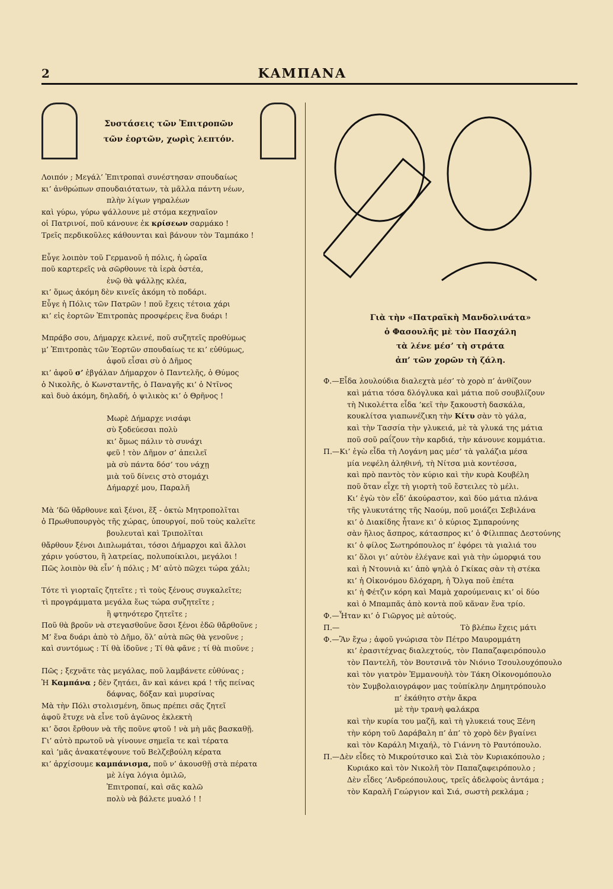2 ΚΑΜΠΑΝΑ
Συστάσεις τῶν Ἐπιτροπῶν
τῶν ἑορτῶν, χωρὶς λεπτόν.
Λοιπόν ; Μεγάλ’ Ἐπιτροπαὶ συνέστησαν σπουδαίως
κι’ ἀνθρώπων σπουδαιότατων, τὰ μᾶλλα πάντη νέων,
πλὴν λίγων γηραλέων
καὶ γύρω, γύρω ψάλλουνε μὲ στόμα κεχηναῖον
οἱ Πατρινοί, ποῦ κάνουνε ἐκ κρίσεων σαρμάκο !
Τρεῖς περδικοῦλες κάθουνται καὶ βάνουν τὸν Ταμπάκο !
Εὖγε λοιπὸν τοῦ Γερμανοῦ ἡ πόλις, ἡ ὡραῖα
ποῦ καρτερεῖς νὰ σῶρθουνε τὰ ἱερὰ ὀστέα,
ἐνῷ θὰ ψάλλῃς κλέα,
κι’ ὅμως ἀκόμη δὲν κινεῖς ἀκόμη τὸ ποδάρι.
Εὖγε ἡ Πόλις τῶν Πατρῶν ! ποῦ ἔχεις τέτοια χάρι
κι’ εἰς ἑορτῶν Ἐπιτροπὰς προσφέρεις ἕνα δυάρι !
Μπράβο σου, Δήμαρχε κλεινέ, ποῦ συζητεῖς προθύμως
μ’ Ἐπιτροπὰς τῶν Ἑορτῶν σπουδαίως τε κι’ εὐθύμως,
ἀφοῦ εἶσαι σὺ ὁ Δῆμος
κι’ ἀφοῦ σ’ ἐβγάλαν Δήμαρχον ὁ Παντελῆς, ὁ Θύμος
ὁ Νικολῆς, ὁ Κωνσταντῆς, ὁ Παναγῆς κι’ ὁ Ντῖνος
καὶ δυὸ ἀκόμη, δηλαδή, ὁ ψιλικὸς κι’ ὁ Θρῆνος !
Μωρὲ Δήμαρχε νισάφι
σὺ ξοδεύεσαι πολὺ
κι’ ὅμως πάλιν τὸ συνάχι
φεῦ ! τὸν Δῆμον σ’ ἀπειλεῖ
μὰ σὺ πάντα δόσ’ του νάχῃ
μιὰ τοῦ δίνεις στὸ στομάχι
Δήμαρχέ μου, Παραλῆ
Μὰ ’δῶ θἄρθουνε καὶ ξένοι, ἕξ - ὀκτὼ Μητροπολῖται
ὁ Πρωθυπουργὸς τῆς χώρας, ὑπουργοί, ποῦ τοὺς καλεῖτε
βουλευταὶ καὶ Τριπολῖται
θἄρθουν ξένοι Διπλωμάται, τόσοι Δήμαρχοι καὶ ἄλλοι
χάριν γούστου, ἢ λατρείας, πολυποίκιλοι, μεγάλοι !
Πῶς λοιπὸν θὰ εἶν’ ἡ πόλις ; Μ’ αὐτὸ πῶχει τώρα χάλι;
Τότε τὶ γιορταῖς ζητεῖτε ; τὶ τοὺς ξένους συγκαλεῖτε;
τὶ προγράμματα μεγάλα ἕως τώρα συζητεῖτε ;
ἢ φτηνότερο ζητεῖτε ;
Ποῦ θὰ βροῦν νὰ στεγασθοῦνε ὅσοι ξένοι ἐδῶ θἄρθοῦνε ;
Μ’ ἕνα δυάρι ἀπὸ τὸ Δῆμο, ὅλ’ αὐτὰ πῶς θὰ γενοῦνε ;
καὶ συντόμως : Τί θὰ ἰδοῦνε ; Τί θὰ φᾶνε ; τί θὰ πιοῦνε ;
Πῶς ; ξεχνᾶτε τὰς μεγάλας, ποῦ λαμβάνετε εὐθύνας ;
Ἡ Καμπάνα ; δὲν ζητάει, ἂν καὶ κάνει κρά ! τῆς πείνας
δάφνας, δόξαν καὶ μυρσίνας
Μὰ τὴν Πόλι στολισμένη, ὅπως πρέπει σᾶς ζητεῖ
ἀφοῦ ἔτυχε νὰ εἶνε τοῦ ἀγῶνος ἐκλεκτὴ
κι’ ὅσοι ἔρθουν νὰ τῆς ποῦνε φτοῦ ! νὰ μὴ μᾶς βασκαθῇ.
Γι’ αὐτὸ πρωτοῦ νὰ γίνουνε σημεῖα τε καὶ τέρατα
καὶ ’μᾶς ἀνακατέψουνε τοῦ Βελζεβούλη κέρατα
κι’ ἀρχίσουμε καμπάνισμα, ποῦ ν’ ἀκουσθῇ στὰ πέρατα
μὲ λίγα λόγια ὁμιλῶ,
Ἐπιτροπαί, καὶ σᾶς καλῶ
πολὺ νὰ βάλετε μυαλό ! !
Γιὰ τὴν «Πατραϊκὴ Μανδολινάτα»
ὁ Φασουλῆς μὲ τὸν Πασχάλη
τὰ λένε μέσ’ τὴ στράτα
ἀπ’ τῶν χορῶν τὴ ζάλη.
Φ.—Εἶδα λουλούδια διαλεχτὰ μέσ’ τὸ χορὸ π’ ἀνθίζουν
καὶ μάτια τόσα δλόγλυκα καὶ μάτια ποῦ σουβλίζουν
τὴ Νικολέττα εἶδα ’κεῖ τὴν ξακουστὴ δασκάλα,
κουκλίτσα γιαπωνέζικη τὴν Κίτυ σὰν τὸ γάλα,
καὶ τὴν Τασσία τὴν γλυκειά, μὲ τὰ γλυκά της μάτια
ποῦ σοῦ ραΐζουν τὴν καρδιά, τὴν κάνουνε κομμάτια.
Π.—Κι’ ἐγὼ εἶδα τὴ Λογάνη μας μέσ’ τὰ γαλάζια μέσα
μία νεφέλη ἀληθινή, τὴ Νίτσα μιὰ κοντέσσα,
καὶ πρὸ παντὸς τὸν κύριο καὶ τὴν κυρὰ Κουβέλη
ποῦ ὅταν εἶχε τὴ γιορτὴ τοῦ ἔστειλες τὸ μέλι.
Κι’ ἐγὼ τὸν εἶδ’ ἀκούραστον, καὶ δύο μάτια πλάνα
τῆς γλυκυτάτης τῆς Ναούμ, ποῦ μοιάζει Σεβιλάνα
κι’ ὁ Διακίδης ἦτανε κι’ ὁ κύριος Σμπαρούνης
σὰν ἥλιος ἄσπρος, κάτασπρος κι’ ὁ Φίλιππας Δεστούνης
κι’ ὁ φίλος Σωτηρόπουλος π’ ἐφόρει τὰ γιαλιά του
κι’ ὅλοι γι’ αὐτὸν ἐλέγανε καὶ γιὰ τὴν ὠμορφιά του
καὶ ἡ Ντουνιὰ κι’ ἀπὸ ψηλὰ ὁ Γκίκας σὰν τὴ στέκα
κι’ ἡ Οἰκονόμου δλόχαρη, ἡ Ὄλγα ποῦ ἐπέτα
κι’ ἡ Φέτζιν κόρη καὶ Μαμὰ χαρούμεναις κι’ οἱ δύο
καὶ ὁ Μπαμπᾶς ἀπὸ κοντὰ ποῦ κᾶναν ἕνα τρίο.
Φ.—Ἦταν κι’ ὁ Γιῶργος μὲ αὐτούς.
Π.— Τὸ βλέπω ἔχεις μάτι
Φ.—Ἂν ἔχω ; ἀφοῦ γνώρισα τὸν Πέτρο Μαυρομμάτη
κι’ ἐρασιτέχνας διαλεχτούς, τὸν Παπαζαφειρόπουλο
τὸν Παντελῆ, τὸν Βουτσινᾶ τὸν Νιόνιο Τσουλουχόπουλο
καὶ τὸν γιατρὸν Ἐμμανουὴλ τὸν Τάκη Οἰκονομόπουλο
τὸν Συμβολαιογράφον μας τοὐπίκλην Δημητρόπουλο
π’ ἐκάθητο στὴν ἄκρα
μὲ τὴν τρανὴ φαλάκρα
καὶ τὴν κυρία του μαζῆ, καὶ τὴ γλυκειά τους Ξένη
τὴν κόρη τοῦ Δαράβαλη π’ ἀπ’ τὸ χορὸ δὲν βγαίνει
καὶ τὸν Καράλη Μιχαήλ, τὸ Γιάννη τὸ Ραυτόπουλο.
Π.—Δὲν εἶδες τὸ Μικρούτσικο καὶ Σιὰ τὸν Κυριακόπουλο ;
Κυριάκο καὶ τὸν Νικολῆ τὸν Παπαζαφειρόπουλο ;
Δὲν εἶδες ’Ανδρεόπουλους, τρεῖς ἀδελφοὺς ἀντάμα ;
τὸν Καραλῆ Γεώργιον καὶ Σιά, σωστὴ ρεκλάμα ;